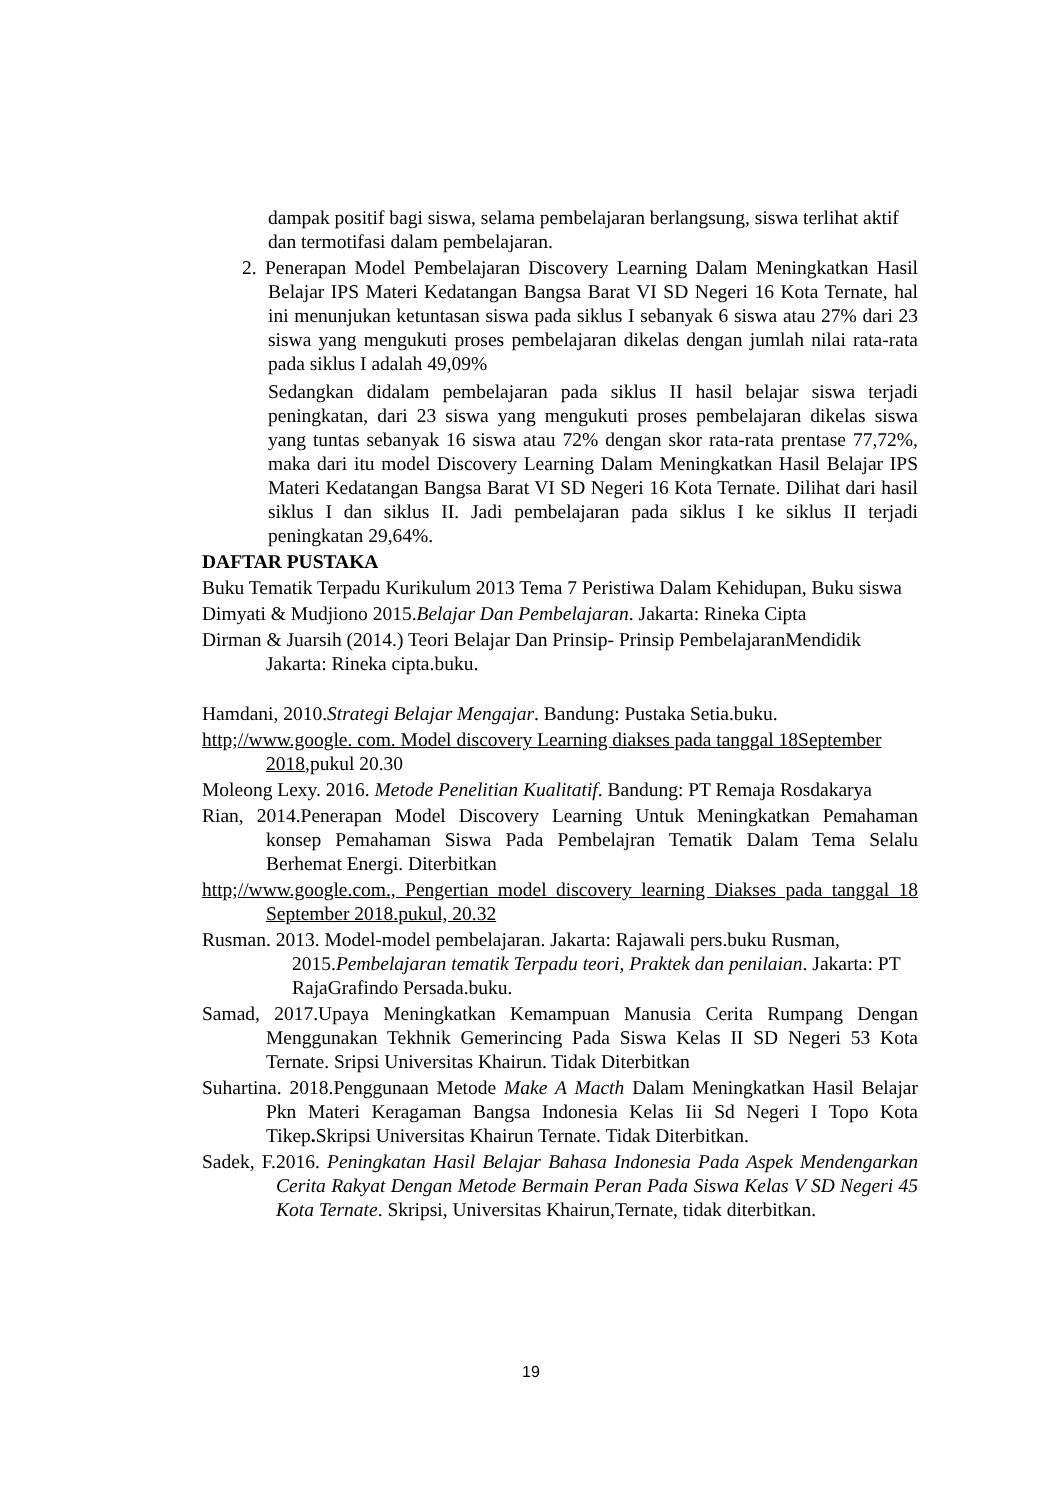dampak positif bagi siswa, selama pembelajaran berlangsung, siswa terlihat aktif dan termotifasi dalam pembelajaran.
2. Penerapan Model Pembelajaran Discovery Learning Dalam Meningkatkan Hasil Belajar IPS Materi Kedatangan Bangsa Barat VI SD Negeri 16 Kota Ternate, hal ini menunjukan ketuntasan siswa pada siklus I sebanyak 6 siswa atau 27% dari 23 siswa yang mengukuti proses pembelajaran dikelas dengan jumlah nilai rata-rata pada siklus I adalah 49,09%
Sedangkan didalam pembelajaran pada siklus II hasil belajar siswa terjadi peningkatan, dari 23 siswa yang mengukuti proses pembelajaran dikelas siswa yang tuntas sebanyak 16 siswa atau 72% dengan skor rata-rata prentase 77,72%, maka dari itu model Discovery Learning Dalam Meningkatkan Hasil Belajar IPS Materi Kedatangan Bangsa Barat VI SD Negeri 16 Kota Ternate. Dilihat dari hasil siklus I dan siklus II. Jadi pembelajaran pada siklus I ke siklus II terjadi peningkatan 29,64%.
DAFTAR PUSTAKA
Buku Tematik Terpadu Kurikulum 2013 Tema 7 Peristiwa Dalam Kehidupan, Buku siswa
Dimyati & Mudjiono 2015.Belajar Dan Pembelajaran. Jakarta: Rineka Cipta
Dirman & Juarsih (2014.) Teori Belajar Dan Prinsip- Prinsip PembelajaranMendidik Jakarta: Rineka cipta.buku.
Hamdani, 2010.Strategi Belajar Mengajar. Bandung: Pustaka Setia.buku.
http;//www.google. com. Model discovery Learning diakses pada tanggal 18September 2018,pukul 20.30
Moleong Lexy. 2016. Metode Penelitian Kualitatif. Bandung: PT Remaja Rosdakarya
Rian, 2014.Penerapan Model Discovery Learning Untuk Meningkatkan Pemahaman konsep Pemahaman Siswa Pada Pembelajran Tematik Dalam Tema Selalu Berhemat Energi. Diterbitkan
http;//www.google.com., Pengertian model discovery learning Diakses pada tanggal 18 September 2018.pukul, 20.32
Rusman. 2013. Model-model pembelajaran. Jakarta: Rajawali pers.buku Rusman, 2015.Pembelajaran tematik Terpadu teori, Praktek dan penilaian. Jakarta: PT RajaGrafindo Persada.buku.
Samad, 2017.Upaya Meningkatkan Kemampuan Manusia Cerita Rumpang Dengan Menggunakan Tekhnik Gemerincing Pada Siswa Kelas II SD Negeri 53 Kota Ternate. Sripsi Universitas Khairun. Tidak Diterbitkan
Suhartina. 2018.Penggunaan Metode Make A Macth Dalam Meningkatkan Hasil Belajar Pkn Materi Keragaman Bangsa Indonesia Kelas Iii Sd Negeri I Topo Kota Tikep. Skripsi Universitas Khairun Ternate. Tidak Diterbitkan.
Sadek, F.2016. Peningkatan Hasil Belajar Bahasa Indonesia Pada Aspek Mendengarkan Cerita Rakyat Dengan Metode Bermain Peran Pada Siswa Kelas V SD Negeri 45 Kota Ternate. Skripsi, Universitas Khairun,Ternate, tidak diterbitkan.
19